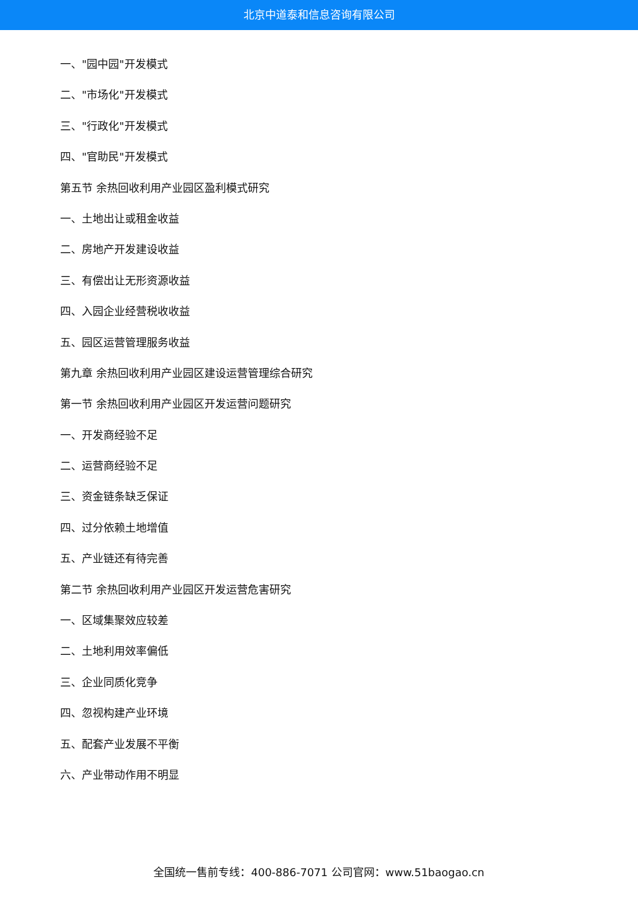北京中道泰和信息咨询有限公司
一、"园中园"开发模式
二、"市场化"开发模式
三、"行政化"开发模式
四、"官助民"开发模式
第五节 余热回收利用产业园区盈利模式研究
一、土地出让或租金收益
二、房地产开发建设收益
三、有偿出让无形资源收益
四、入园企业经营税收收益
五、园区运营管理服务收益
第九章 余热回收利用产业园区建设运营管理综合研究
第一节 余热回收利用产业园区开发运营问题研究
一、开发商经验不足
二、运营商经验不足
三、资金链条缺乏保证
四、过分依赖土地增值
五、产业链还有待完善
第二节 余热回收利用产业园区开发运营危害研究
一、区域集聚效应较差
二、土地利用效率偏低
三、企业同质化竞争
四、忽视构建产业环境
五、配套产业发展不平衡
六、产业带动作用不明显
全国统一售前专线：400-886-7071 公司官网：www.51baogao.cn